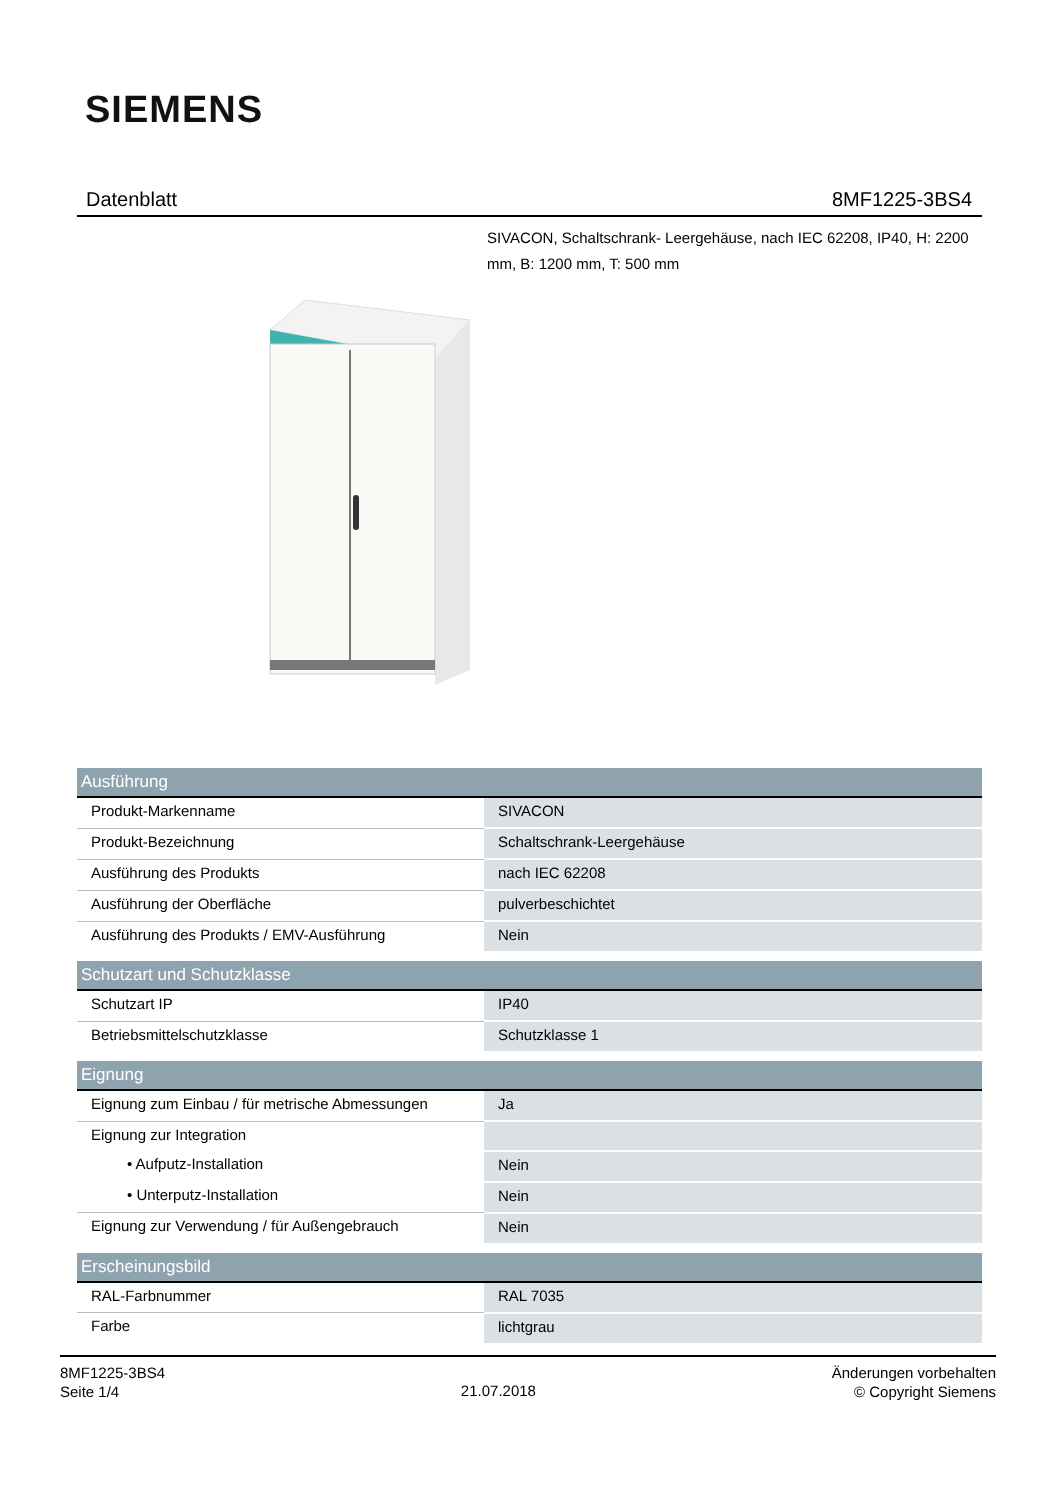SIEMENS
Datenblatt 8MF1225-3BS4
SIVACON, Schaltschrank- Leergehäuse, nach IEC 62208, IP40, H: 2200 mm, B: 1200 mm, T: 500 mm
| Ausführung | |
| --- | --- |
| Produkt-Markenname | SIVACON |
| Produkt-Bezeichnung | Schaltschrank-Leergehäuse |
| Ausführung des Produkts | nach IEC 62208 |
| Ausführung der Oberfläche | pulverbeschichtet |
| Ausführung des Produkts / EMV-Ausführung | Nein |
| Schutzart und Schutzklasse | |
| --- | --- |
| Schutzart IP | IP40 |
| Betriebsmittelschutzklasse | Schutzklasse 1 |
| Eignung | |
| --- | --- |
| Eignung zum Einbau / für metrische Abmessungen | Ja |
| Eignung zur Integration | |
| • Aufputz-Installation | Nein |
| • Unterputz-Installation | Nein |
| Eignung zur Verwendung / für Außengebrauch | Nein |
| Erscheinungsbild | |
| --- | --- |
| RAL-Farbnummer | RAL 7035 |
| Farbe | lichtgrau |
8MF1225-3BS4
Seite 1/4
21.07.2018
Änderungen vorbehalten
© Copyright Siemens